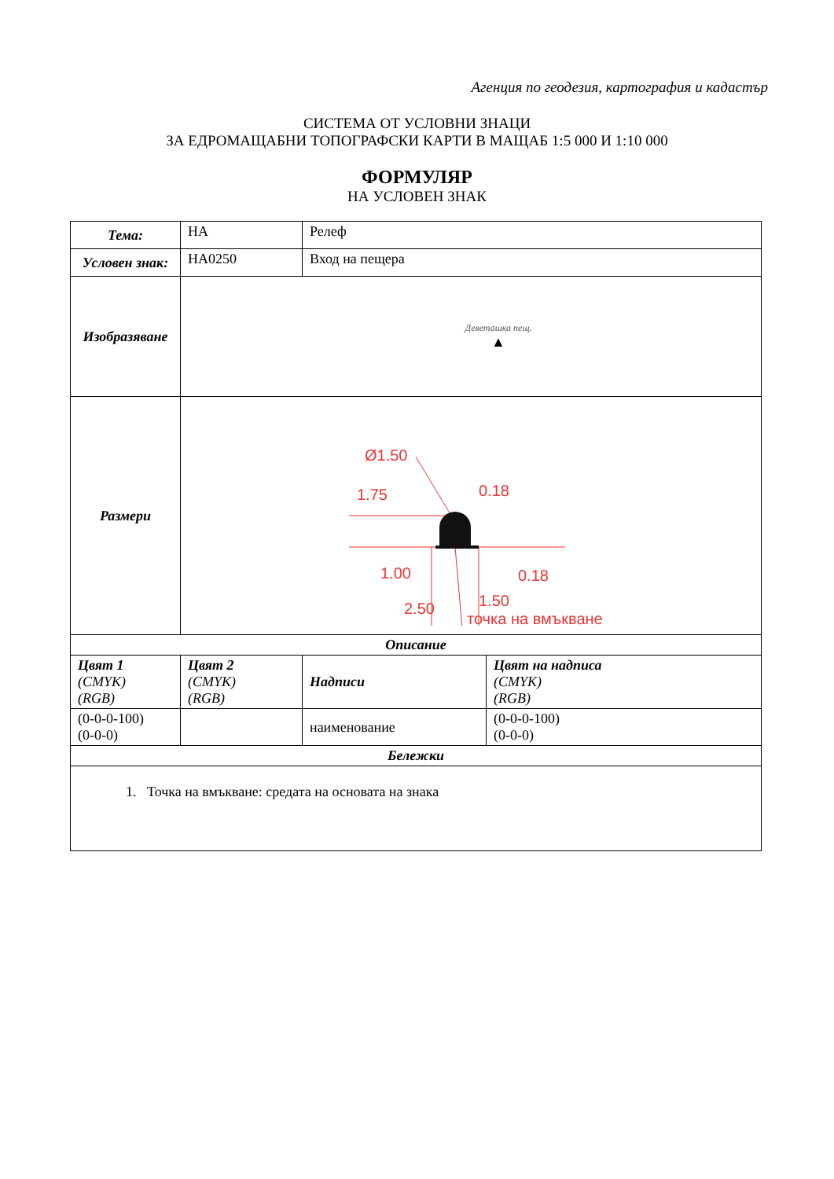Агенция по геодезия, картография и кадастър
СИСТЕМА ОТ УСЛОВНИ ЗНАЦИ
ЗА ЕДРОМАЩАБНИ ТОПОГРАФСКИ КАРТИ В МАЩАБ 1:5 000 И 1:10 000
ФОРМУЛЯР
НА УСЛОВЕН ЗНАК
| Тема: | НА | Релеф | |
| Условен знак: | НА0250 | Вход на пещера | |
| Изобразяване | Деветашка пещ. ▲ | | |
| Размери | Ø1.50 1.75 0.18 1.00 0.18 1.50 2.50 точка на вмъкване | | |
| Описание | | | |
| Цвят 1 (CMYK) (RGB) | Цвят 2 (CMYK) (RGB) | Надписи | Цвят на надписа (CMYK) (RGB) |
| (0-0-0-100) (0-0-0) | | наименование | (0-0-0-100) (0-0-0) |
| Бележки | | | |
| 1. Точка на вмъкване: средата на основата на знака | | | |